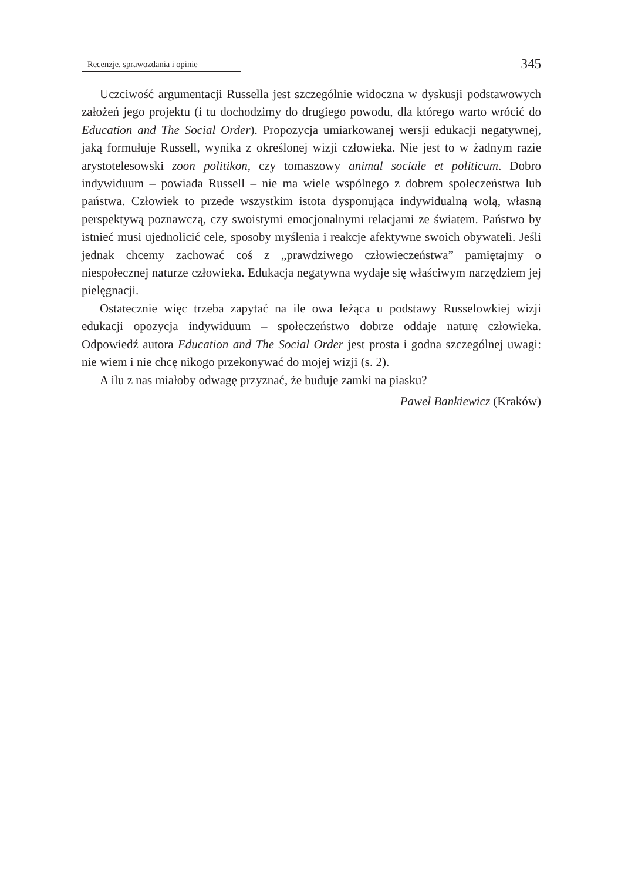Recenzje, sprawozdania i opinie 345
Uczciwość argumentacji Russella jest szczególnie widoczna w dyskusji podstawowych założeń jego projektu (i tu dochodzimy do drugiego powodu, dla którego warto wrócić do Education and The Social Order). Propozycja umiarkowanej wersji edukacji negatywnej, jaką formułuje Russell, wynika z określonej wizji człowieka. Nie jest to w żadnym razie arystotelesowski zoon politikon, czy tomaszowy animal sociale et politicum. Dobro indywiduum – powiada Russell – nie ma wiele wspólnego z dobrem społeczeństwa lub państwa. Człowiek to przede wszystkim istota dysponująca indywidualną wolą, własną perspektywą poznawczą, czy swoistymi emocjonalnymi relacjami ze światem. Państwo by istnieć musi ujednolicić cele, sposoby myślenia i reakcje afektywne swoich obywateli. Jeśli jednak chcemy zachować coś z „prawdziwego człowieczeństwa” pamiętajmy o niespołecznej naturze człowieka. Edukacja negatywna wydaje się właściwym narzędziem jej pielęgnacji.
Ostatecznie więc trzeba zapytać na ile owa leżąca u podstawy Russelowkiej wizji edukacji opozycja indywiduum – społeczeństwo dobrze oddaje naturę człowieka. Odpowiedź autora Education and The Social Order jest prosta i godna szczególnej uwagi: nie wiem i nie chcę nikogo przekonywać do mojej wizji (s. 2).
A ilu z nas miałoby odwagę przyznać, że buduje zamki na piasku?
Paweł Bankiewicz (Kraków)